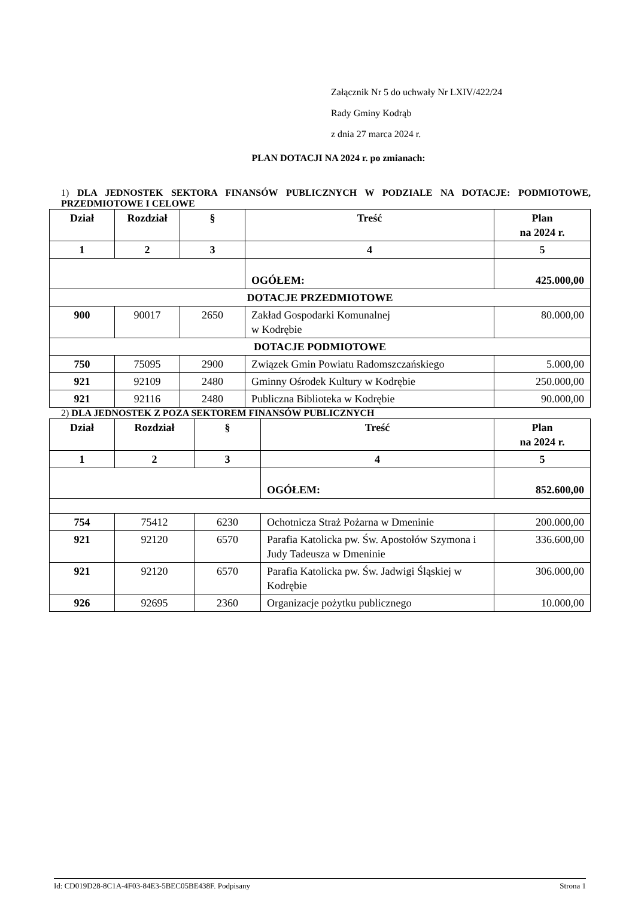Załącznik Nr 5 do uchwały Nr LXIV/422/24
Rady Gminy Kodrąb
z dnia 27 marca 2024 r.
PLAN DOTACJI NA 2024 r. po zmianach:
1) DLA JEDNOSTEK SEKTORA FINANSÓW PUBLICZNYCH W PODZIALE NA DOTACJE: PODMIOTOWE, PRZEDMIOTOWE I CELOWE
| Dział | Rozdział | § | Treść | Plan na 2024 r. |
| --- | --- | --- | --- | --- |
| 1 | 2 | 3 | 4 | 5 |
| | | | OGÓŁEM: | 425.000,00 |
| DOTACJE PRZEDMIOTOWE | | | | |
| 900 | 90017 | 2650 | Zakład Gospodarki Komunalnej w Kodrębie | 80.000,00 |
| DOTACJE PODMIOTOWE | | | | |
| 750 | 75095 | 2900 | Związek Gmin Powiatu Radomszczańskiego | 5.000,00 |
| 921 | 92109 | 2480 | Gminny Ośrodek Kultury w Kodrębie | 250.000,00 |
| 921 | 92116 | 2480 | Publiczna Biblioteka w Kodrębie | 90.000,00 |
2) DLA JEDNOSTEK Z POZA SEKTOREM FINANSÓW PUBLICZNYCH
| Dział | Rozdział | § | Treść | Plan na 2024 r. |
| --- | --- | --- | --- | --- |
| 1 | 2 | 3 | 4 | 5 |
| | | | OGÓŁEM: | 852.600,00 |
| 754 | 75412 | 6230 | Ochotnicza Straż Pożarna w Dmeninie | 200.000,00 |
| 921 | 92120 | 6570 | Parafia Katolicka pw. Św. Apostołów Szymona i Judy Tadeusza w Dmeninie | 336.600,00 |
| 921 | 92120 | 6570 | Parafia Katolicka pw. Św. Jadwigi Śląskiej w Kodrębie | 306.000,00 |
| 926 | 92695 | 2360 | Organizacje pożytku publicznego | 10.000,00 |
Id: CD019D28-8C1A-4F03-84E3-5BEC05BE438F. Podpisany Strona 1